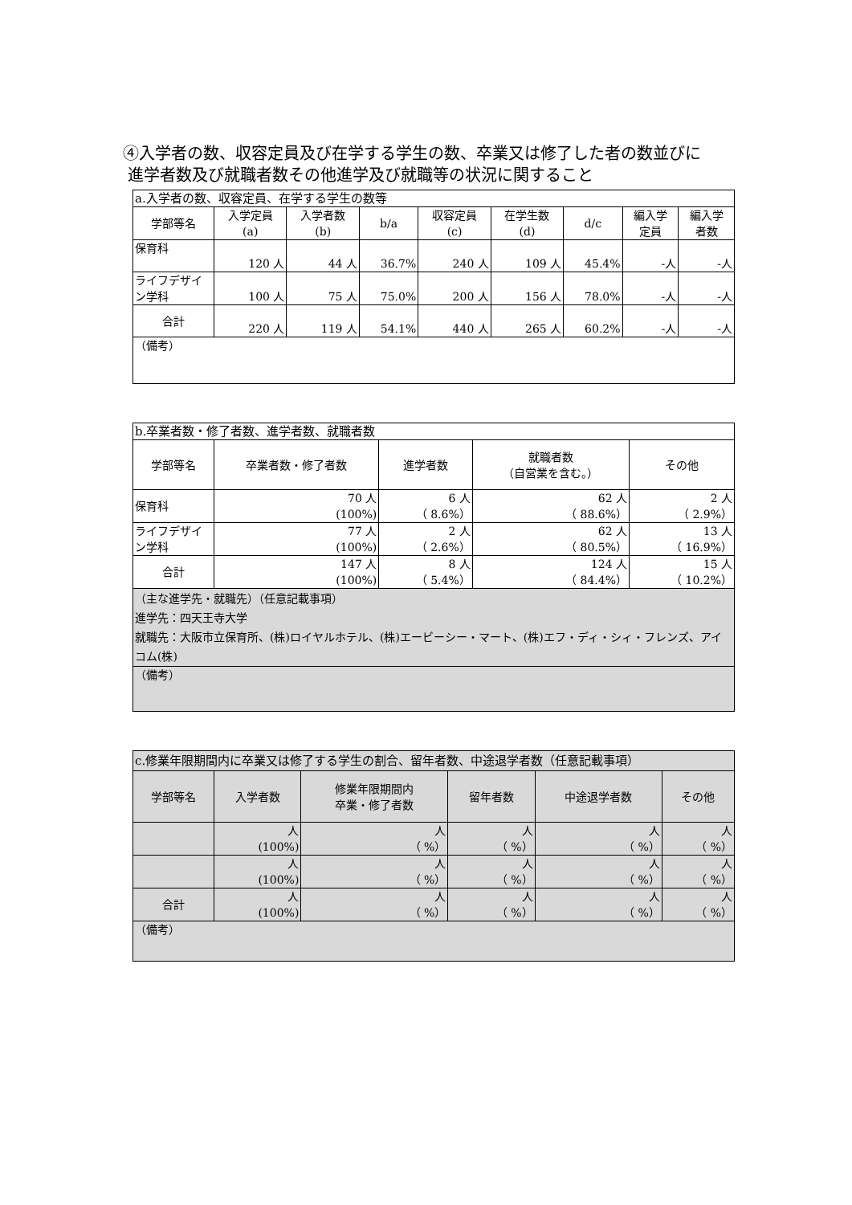④入学者の数、収容定員及び在学する学生の数、卒業又は修了した者の数並びに
進学者数及び就職者数その他進学及び就職等の状況に関すること
| a.入学者の数、収容定員、在学する学生の数等 | | | | | | | | |
| 学部等名 | 入学定員 (a) | 入学者数 (b) | b/a | 収容定員 (c) | 在学生数 (d) | d/c | 編入学 定員 | 編入学 者数 |
| 保育科 | 120 人 | 44 人 | 36.7% | 240 人 | 109 人 | 45.4% | -人 | -人 |
| ライフデザイン学科 | 100 人 | 75 人 | 75.0% | 200 人 | 156 人 | 78.0% | -人 | -人 |
| 合計 | 220 人 | 119 人 | 54.1% | 440 人 | 265 人 | 60.2% | -人 | -人 |
| （備考） | | | | | | | | |
| b.卒業者数・修了者数、進学者数、就職者数 | | | | |
| 学部等名 | 卒業者数・修了者数 | 進学者数 | 就職者数 （自営業を含む。） | その他 |
| 保育科 | 70 人 (100%) | 6 人 （ 8.6%） | 62 人 （ 88.6%） | 2 人 （ 2.9%） |
| ライフデザイン学科 | 77 人 (100%) | 2 人 （ 2.6%） | 62 人 （ 80.5%） | 13 人 （ 16.9%） |
| 合計 | 147 人 (100%) | 8 人 （ 5.4%） | 124 人 （ 84.4%） | 15 人 （ 10.2%） |
| （主な進学先・就職先）（任意記載事項） 進学先：四天王寺大学 就職先：大阪市立保育所、(株)ロイヤルホテル、(株)エービーシー・マート、(株)エフ・ディ・シィ・フレンズ、アイコム(株) | | | | |
| （備考） | | | | |
| c.修業年限期間内に卒業又は修了する学生の割合、留年者数、中途退学者数（任意記載事項） | | | | | |
| 学部等名 | 入学者数 | 修業年限期間内 卒業・修了者数 | 留年者数 | 中途退学者数 | その他 |
| | 人 (100%) | 人 （ %） | 人 （ %） | 人 （ %） | 人 （ %） |
| | 人 (100%) | 人 （ %） | 人 （ %） | 人 （ %） | 人 （ %） |
| 合計 | 人 (100%) | 人 （ %） | 人 （ %） | 人 （ %） | 人 （ %） |
| （備考） | | | | | |